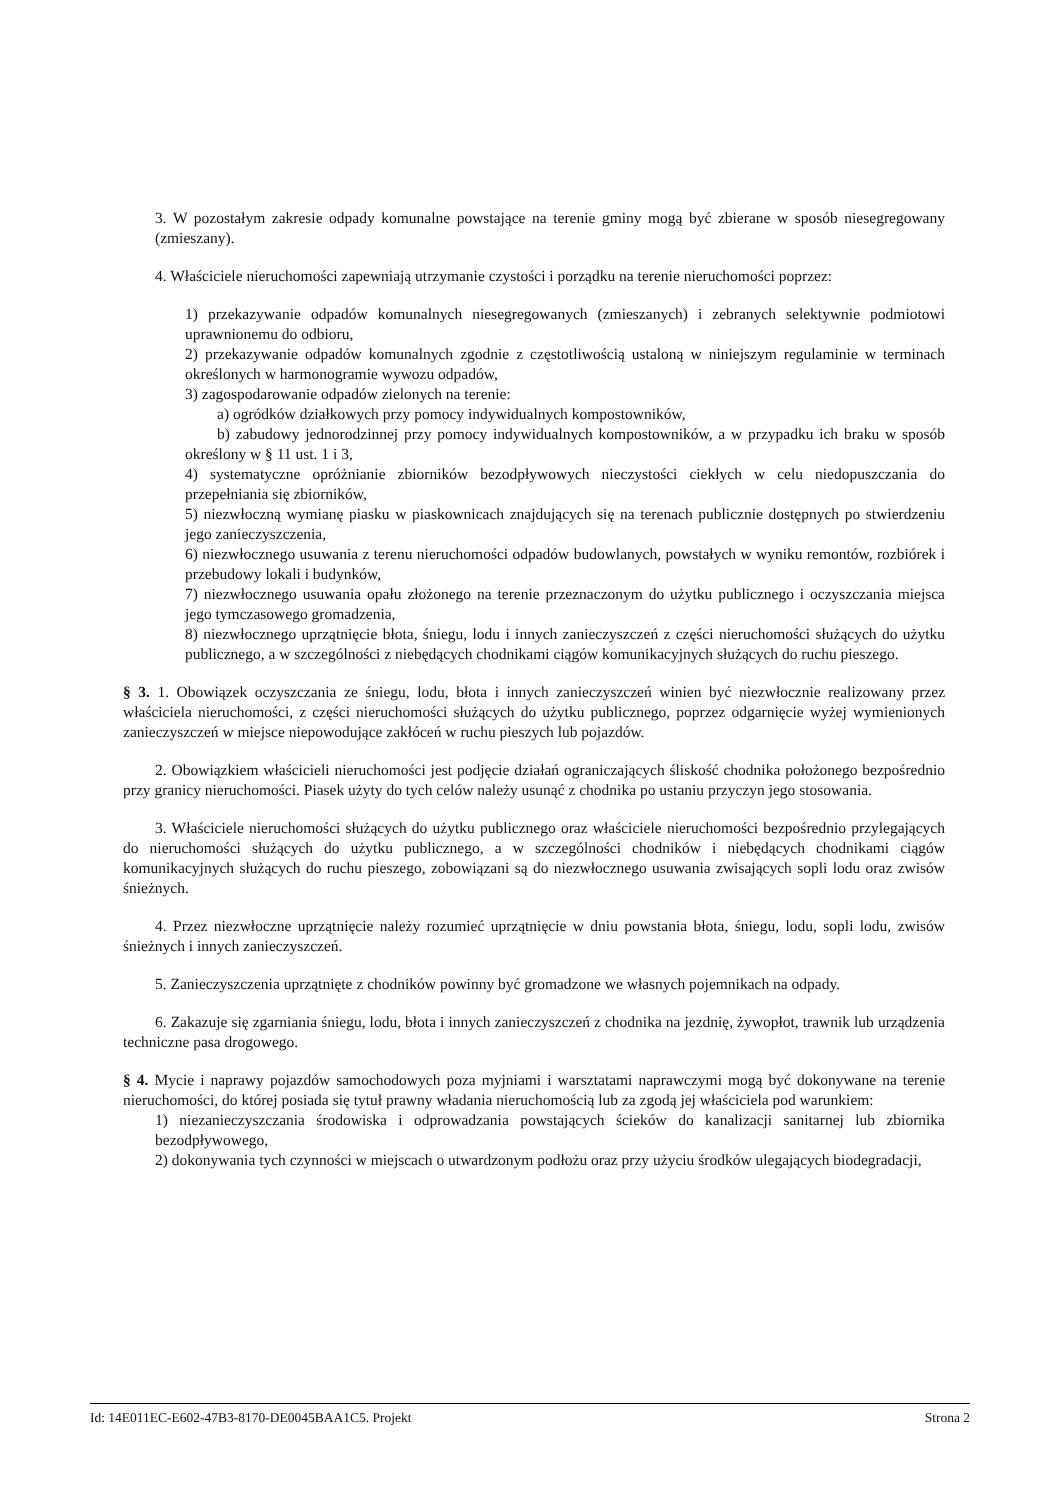3. W pozostałym zakresie odpady komunalne powstające na terenie gminy mogą być zbierane w sposób niesegregowany (zmieszany).
4. Właściciele nieruchomości zapewniają utrzymanie czystości i porządku na terenie nieruchomości poprzez:
1) przekazywanie odpadów komunalnych niesegregowanych (zmieszanych) i zebranych selektywnie podmiotowi uprawnionemu do odbioru,
2) przekazywanie odpadów komunalnych zgodnie z częstotliwością ustaloną w niniejszym regulaminie w terminach określonych w harmonogramie wywozu odpadów,
3) zagospodarowanie odpadów zielonych na terenie:
a) ogródków działkowych przy pomocy indywidualnych kompostowników,
b) zabudowy jednorodzinnej przy pomocy indywidualnych kompostowników, a w przypadku ich braku w sposób określony w § 11 ust. 1 i 3,
4) systematyczne opróżnianie zbiorników bezodpływowych nieczystości ciekłych w celu niedopuszczania do przepełniania się zbiorników,
5) niezwłoczną wymianę piasku w piaskownicach znajdujących się na terenach publicznie dostępnych po stwierdzeniu jego zanieczyszczenia,
6) niezwłocznego usuwania z terenu nieruchomości odpadów budowlanych, powstałych w wyniku remontów, rozbiórek i przebudowy lokali i budynków,
7) niezwłocznego usuwania opału złożonego na terenie przeznaczonym do użytku publicznego i oczyszczania miejsca jego tymczasowego gromadzenia,
8) niezwłocznego uprzątnięcie błota, śniegu, lodu i innych zanieczyszczeń z części nieruchomości służących do użytku publicznego, a w szczególności z niebędących chodnikami ciągów komunikacyjnych służących do ruchu pieszego.
§ 3. 1. Obowiązek oczyszczania ze śniegu, lodu, błota i innych zanieczyszczeń winien być niezwłocznie realizowany przez właściciela nieruchomości, z części nieruchomości służących do użytku publicznego, poprzez odgarnięcie wyżej wymienionych zanieczyszczeń w miejsce niepowodujące zakłóceń w ruchu pieszych lub pojazdów.
2. Obowiązkiem właścicieli nieruchomości jest podjęcie działań ograniczających śliskość chodnika położonego bezpośrednio przy granicy nieruchomości. Piasek użyty do tych celów należy usunąć z chodnika po ustaniu przyczyn jego stosowania.
3. Właściciele nieruchomości służących do użytku publicznego oraz właściciele nieruchomości bezpośrednio przylegających do nieruchomości służących do użytku publicznego, a w szczególności chodników i niebędących chodnikami ciągów komunikacyjnych służących do ruchu pieszego, zobowiązani są do niezwłocznego usuwania zwisających sopli lodu oraz zwisów śnieżnych.
4. Przez niezwłoczne uprzątnięcie należy rozumieć uprzątnięcie w dniu powstania błota, śniegu, lodu, sopli lodu, zwisów śnieżnych i innych zanieczyszczeń.
5. Zanieczyszczenia uprzątnięte z chodników powinny być gromadzone we własnych pojemnikach na odpady.
6. Zakazuje się zgarniania śniegu, lodu, błota i innych zanieczyszczeń z chodnika na jezdnię, żywopłot, trawnik lub urządzenia techniczne pasa drogowego.
§ 4. Mycie i naprawy pojazdów samochodowych poza myjniami i warsztatami naprawczymi mogą być dokonywane na terenie nieruchomości, do której posiada się tytuł prawny władania nieruchomością lub za zgodą jej właściciela pod warunkiem:
1) niezanieczyszczania środowiska i odprowadzania powstających ścieków do kanalizacji sanitarnej lub zbiornika bezodpływowego,
2) dokonywania tych czynności w miejscach o utwardzonym podłożu oraz przy użyciu środków ulegających biodegradacji,
Id: 14E011EC-E602-47B3-8170-DE0045BAA1C5. Projekt Strona 2